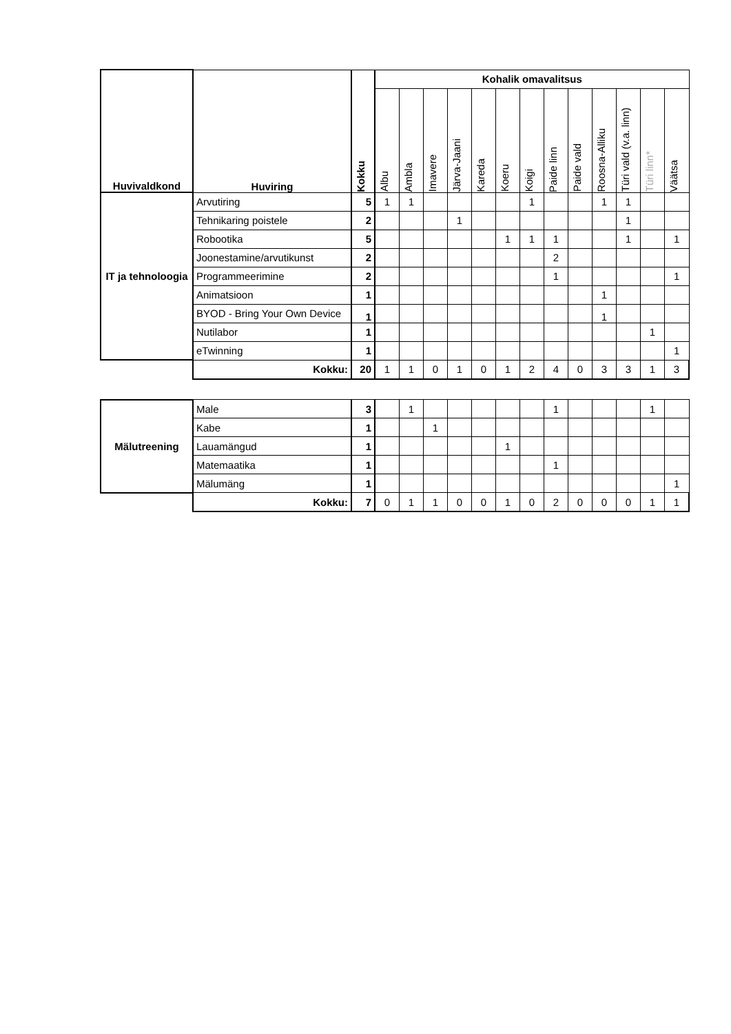| Huvivaldkond | Huviring | Kokku | Kohalik omavalitsus | | | | | | | | | | | | |
| --- | --- | --- | --- | --- | --- | --- | --- | --- | --- | --- | --- | --- | --- | --- | --- |
| | | | Albu | Ambla | Imavere | Järva-Jaani | Kareda | Koeru | Koigi | Paide linn | Paide vald | Roosna-Alliku | Türi vald (v.a. linn) | Türi linn* | Väätsa |
| IT ja tehnoloogia | Arvutiring | 5 | 1 | 1 | | | | | 1 | | | 1 | 1 | | |
| | Tehnikaring poistele | 2 | | | | 1 | | | | | | | 1 | | |
| | Robootika | 5 | | | | | | 1 | 1 | 1 | | | 1 | | 1 |
| | Joonestamine/arvutikunst | 2 | | | | | | | | 2 | | | | | |
| | Programmeerimine | 2 | | | | | | | | 1 | | | | | 1 |
| | Animatsioon | 1 | | | | | | | | | | 1 | | | |
| | BYOD - Bring Your Own Device | 1 | | | | | | | | | | 1 | | | |
| | Nutilabor | 1 | | | | | | | | | | | | 1 | |
| | eTwinning | 1 | | | | | | | | | | | | | 1 |
| | Kokku: | 20 | 1 | 1 | 0 | 1 | 0 | 1 | 2 | 4 | 0 | 3 | 3 | 1 | 3 |
| Mälutreening | Male | 3 | | 1 | | | | | | 1 | | | | 1 | |
| | Kabe | 1 | | | 1 | | | | | | | | | | |
| | Lauamängud | 1 | | | | | | 1 | | | | | | | |
| | Matemaatika | 1 | | | | | | | | 1 | | | | | |
| | Mälumäng | 1 | | | | | | | | | | | | | 1 |
| | Kokku: | 7 | 0 | 1 | 1 | 0 | 0 | 1 | 0 | 2 | 0 | 0 | 0 | 1 | 1 |